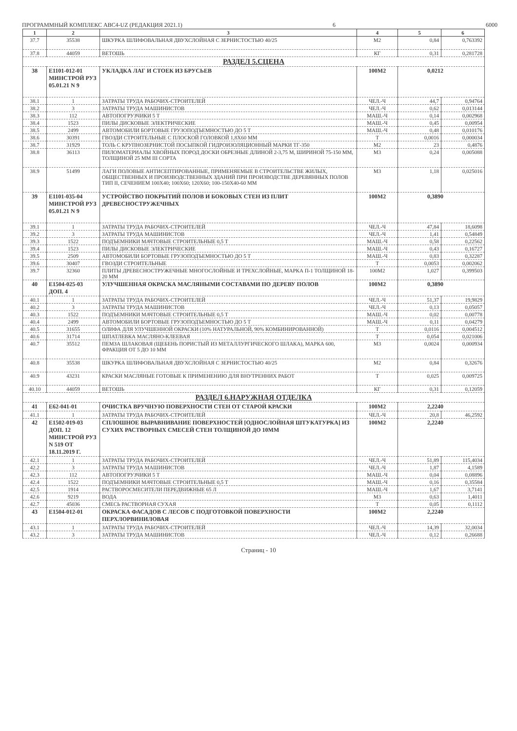ПРОГРАММНЫЙ КОМПЛЕКС ABC4-UZ (РЕДАКЦИЯ 2021.1) 6 6000
| 1 | 2 | 3 | 4 | 5 | 6 |
| --- | --- | --- | --- | --- | --- |
| 37.7 | 35538 | ШКУРКА ШЛИФОВАЛЬНАЯ ДВУХСЛОЙНАЯ С ЗЕРНИСТОСТЬЮ 40/25 | М2 | 0,84 | 0,763392 |
| 37.8 | 44059 | ВЕТОШЬ | КГ | 0,31 | 0,281728 |
| РАЗДЕЛ 5.СЦЕНА | | | | | |
| 38 | Е1101-012-01 МИНСТРОЙ РУЗ 05.01.21 N 9 | УКЛАДКА ЛАГ И СТОЕК ИЗ БРУСЬЕВ | 100М2 | 0,0212 | |
| 38.1 | 1 | ЗАТРАТЫ ТРУДА РАБОЧИХ-СТРОИТЕЛЕЙ | ЧЕЛ.-Ч | 44,7 | 0,94764 |
| 38.2 | 3 | ЗАТРАТЫ ТРУДА МАШИНИСТОВ | ЧЕЛ.-Ч | 0,62 | 0,013144 |
| 38.3 | 112 | АВТОПОГРУЗЧИКИ 5 Т | МАШ.-Ч | 0,14 | 0,002968 |
| 38.4 | 1523 | ПИЛЫ ДИСКОВЫЕ ЭЛЕКТРИЧЕСКИЕ | МАШ.-Ч | 0,45 | 0,00954 |
| 38.5 | 2499 | АВТОМОБИЛИ БОРТОВЫЕ ГРУЗОПОДЪЕМНОСТЬЮ ДО 5 Т | МАШ.-Ч | 0,48 | 0,010176 |
| 38.6 | 30391 | ГВОЗДИ СТРОИТЕЛЬНЫЕ С ПЛОСКОЙ ГОЛОВКОЙ 1,8X60 ММ | Т | 0,0016 | 0,000034 |
| 38.7 | 31929 | ТОЛЬ С КРУПНОЗЕРНИСТОЙ ПОСЫПКОЙ ГИДРОИЗОЛЯЦИОННЫЙ МАРКИ ТГ-350 | М2 | 23 | 0,4876 |
| 38.8 | 36113 | ПИЛОМАТЕРИАЛЫ ХВОЙНЫХ ПОРОД ДОСКИ ОБРЕЗНЫЕ ДЛИНОЙ 2-3,75 М, ШИРИНОЙ 75-150 ММ, ТОЛЩИНОЙ 25 ММ III СОРТА | М3 | 0,24 | 0,005088 |
| 38.9 | 51499 | ЛАГИ ПОЛОВЫЕ АНТИСЕПТИРОВАННЫЕ, ПРИМЕНЯЕМЫЕ В СТРОИТЕЛЬСТВЕ ЖИЛЫХ, ОБЩЕСТВЕННЫХ И ПРОИЗВОДСТВЕННЫХ ЗДАНИЙ ПРИ ПРОИЗВОДСТВЕ ДЕРЕВЯННЫХ ПОЛОВ ТИП II, СЕЧЕНИЕМ 100X40; 100X60; 120X60; 100-150X40-60 ММ | М3 | 1,18 | 0,025016 |
| 39 | Е1101-035-04 МИНСТРОЙ РУЗ 05.01.21 N 9 | УСТРОЙСТВО ПОКРЫТИЙ ПОЛОВ И БОКОВЫХ СТЕН ИЗ ПЛИТ ДРЕВЕСНОСТРУЖЕЧНЫХ | 100М2 | 0,3890 | |
| 39.1 | 1 | ЗАТРАТЫ ТРУДА РАБОЧИХ-СТРОИТЕЛЕЙ | ЧЕЛ.-Ч | 47,84 | 18,6098 |
| 39.2 | 3 | ЗАТРАТЫ ТРУДА МАШИНИСТОВ | ЧЕЛ.-Ч | 1,41 | 0,54849 |
| 39.3 | 1522 | ПОДЪЕМНИКИ МАЧТОВЫЕ СТРОИТЕЛЬНЫЕ 0,5 Т | МАШ.-Ч | 0,58 | 0,22562 |
| 39.4 | 1523 | ПИЛЫ ДИСКОВЫЕ ЭЛЕКТРИЧЕСКИЕ | МАШ.-Ч | 0,43 | 0,16727 |
| 39.5 | 2509 | АВТОМОБИЛИ БОРТОВЫЕ ГРУЗОПОДЪЕМНОСТЬЮ ДО 5 Т | МАШ.-Ч | 0,83 | 0,32287 |
| 39.6 | 30407 | ГВОЗДИ СТРОИТЕЛЬНЫЕ | Т | 0,0053 | 0,002062 |
| 39.7 | 32360 | ПЛИТЫ ДРЕВЕСНОСТРУЖЕЧНЫЕ МНОГОСЛОЙНЫЕ И ТРЕХСЛОЙНЫЕ, МАРКА П-1 ТОЛЩИНОЙ 18-20 ММ | 100М2 | 1,027 | 0,399503 |
| 40 | Е1504-025-03 ДОП. 4 | УЛУЧШЕННАЯ ОКРАСКА МАСЛЯНЫМИ СОСТАВАМИ ПО ДЕРЕВУ ПОЛОВ | 100М2 | 0,3890 | |
| 40.1 | 1 | ЗАТРАТЫ ТРУДА РАБОЧИХ-СТРОИТЕЛЕЙ | ЧЕЛ.-Ч | 51,37 | 19,9829 |
| 40.2 | 3 | ЗАТРАТЫ ТРУДА МАШИНИСТОВ | ЧЕЛ.-Ч | 0,13 | 0,05057 |
| 40.3 | 1522 | ПОДЪЕМНИКИ МАЧТОВЫЕ СТРОИТЕЛЬНЫЕ 0,5 Т | МАШ.-Ч | 0,02 | 0,00778 |
| 40.4 | 2499 | АВТОМОБИЛИ БОРТОВЫЕ ГРУЗОПОДЪЕМНОСТЬЮ ДО 5 Т | МАШ.-Ч | 0,11 | 0,04279 |
| 40.5 | 31655 | ОЛИФА ДЛЯ УЛУЧШЕННОЙ ОКРАСКИ (10% НАТУРАЛЬНОЙ, 90% КОМБИНИРОВАННОЙ) | Т | 0,0116 | 0,004512 |
| 40.6 | 31714 | ШПАТЛЕВКА МАСЛЯНО-КЛЕЕВАЯ | Т | 0,054 | 0,021006 |
| 40.7 | 35512 | ПЕМЗА ШЛАКОВАЯ (ЩЕБЕНЬ ПОРИСТЫЙ ИЗ МЕТАЛЛУРГИЧЕСКОГО ШЛАКА), МАРКА 600, ФРАКЦИЯ ОТ 5 ДО 10 ММ | М3 | 0,0024 | 0,000934 |
| 40.8 | 35538 | ШКУРКА ШЛИФОВАЛЬНАЯ ДВУХСЛОЙНАЯ С ЗЕРНИСТОСТЬЮ 40/25 | М2 | 0,84 | 0,32676 |
| 40.9 | 43231 | КРАСКИ МАСЛЯНЫЕ ГОТОВЫЕ К ПРИМЕНЕНИЮ ДЛЯ ВНУТРЕННИХ РАБОТ | Т | 0,025 | 0,009725 |
| 40.10 | 44059 | ВЕТОШЬ | КГ | 0,31 | 0,12059 |
| РАЗДЕЛ 6.НАРУЖНАЯ ОТДЕЛКА | | | | | |
| 41 | Е62-041-01 | ОЧИСТКА ВРУЧНУЮ ПОВЕРХНОСТИ СТЕН ОТ СТАРОЙ КРАСКИ | 100М2 | 2,2240 | |
| 41.1 | 1 | ЗАТРАТЫ ТРУДА РАБОЧИХ-СТРОИТЕЛЕЙ | ЧЕЛ.-Ч | 20,8 | 46,2592 |
| 42 | Е1502-019-03 ДОП. 12 МИНСТРОЙ РУЗ N 519 ОТ 18.11.2019 Г. | СПЛОШНОЕ ВЫРАВНИВАНИЕ ПОВЕРХНОСТЕЙ [ОДНОСЛОЙНАЯ ШТУКАТУРКА] ИЗ СУХИХ РАСТВОРНЫХ СМЕСЕЙ СТЕН ТОЛЩИНОЙ ДО 10ММ | 100М2 | 2,2240 | |
| 42.1 | 1 | ЗАТРАТЫ ТРУДА РАБОЧИХ-СТРОИТЕЛЕЙ | ЧЕЛ.-Ч | 51,89 | 115,4034 |
| 42.2 | 3 | ЗАТРАТЫ ТРУДА МАШИНИСТОВ | ЧЕЛ.-Ч | 1,87 | 4,1589 |
| 42.3 | 112 | АВТОПОГРУЗЧИКИ 5 Т | МАШ.-Ч | 0,04 | 0,08896 |
| 42.4 | 1522 | ПОДЪЕМНИКИ МАЧТОВЫЕ СТРОИТЕЛЬНЫЕ 0,5 Т | МАШ.-Ч | 0,16 | 0,35584 |
| 42.5 | 1914 | РАСТВОРОСМЕСИТЕЛИ ПЕРЕДВИЖНЫЕ 65 Л | МАШ.-Ч | 1,67 | 3,7141 |
| 42.6 | 9219 | ВОДА | М3 | 0,63 | 1,4011 |
| 42.7 | 45036 | СМЕСЬ РАСТВОРНАЯ СУХАЯ | Т | 0,05 | 0,1112 |
| 43 | Е1504-012-01 | ОКРАСКА ФАСАДОВ С ЛЕСОВ С ПОДГОТОВКОЙ ПОВЕРХНОСТИ ПЕРХЛОРВИНИЛОВАЯ | 100М2 | 2,2240 | |
| 43.1 | 1 | ЗАТРАТЫ ТРУДА РАБОЧИХ-СТРОИТЕЛЕЙ | ЧЕЛ.-Ч | 14,39 | 32,0034 |
| 43.2 | 3 | ЗАТРАТЫ ТРУДА МАШИНИСТОВ | ЧЕЛ.-Ч | 0,12 | 0,26688 |
Страниц - 10